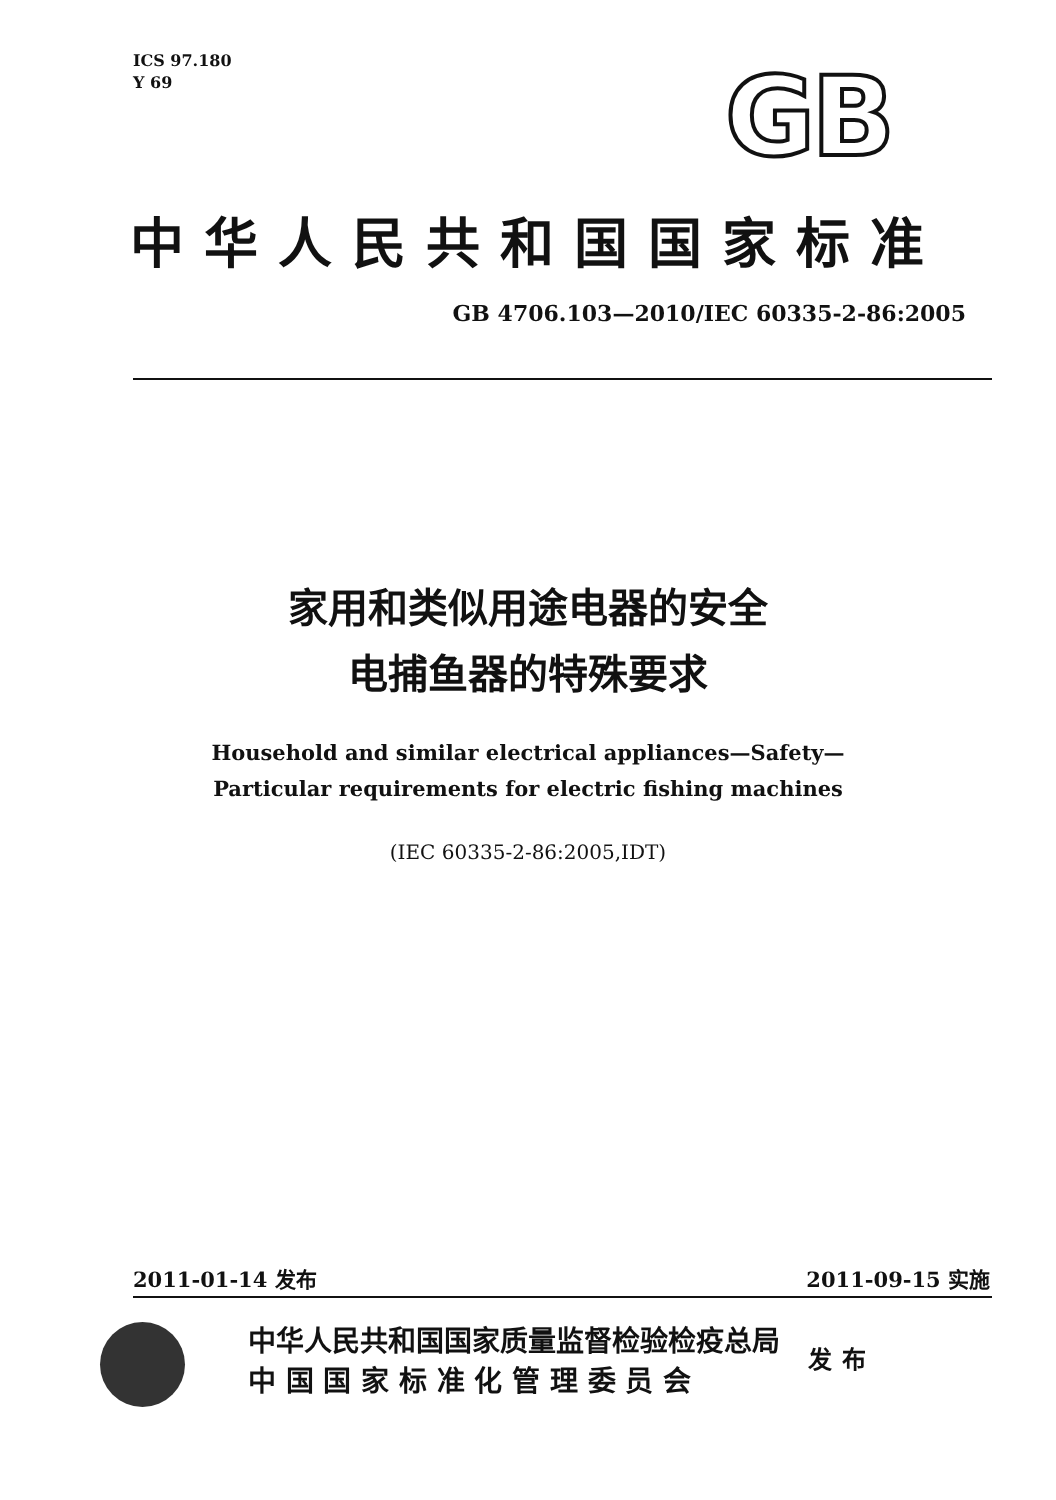ICS 97.180
Y 69
GB
中华人民共和国国家标准
GB 4706.103—2010/IEC 60335-2-86:2005
家用和类似用途电器的安全
电捕鱼器的特殊要求
Household and similar electrical appliances—Safety—
Particular requirements for electric fishing machines
(IEC 60335-2-86:2005,IDT)
2011-01-14 发布 2011-09-15 实施
中华人民共和国国家质量监督检验检疫总局
中 国 国 家 标 准 化 管 理 委 员 会
发布